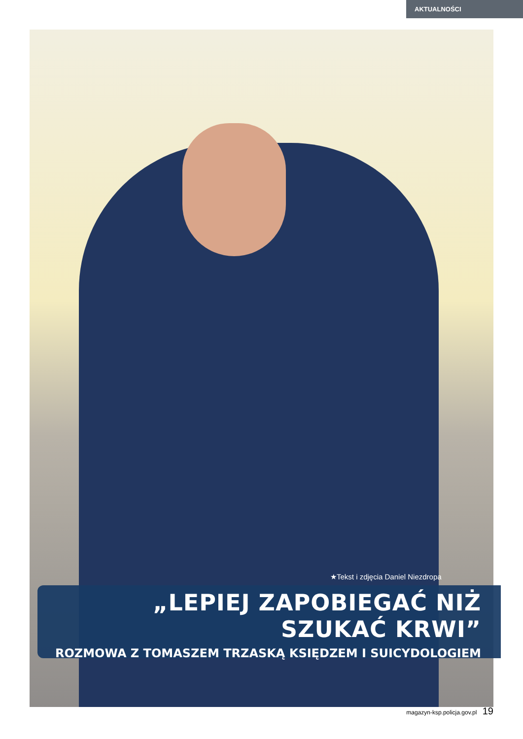AKTUALNOŚCI
★Tekst i zdjęcia Daniel Niezdropa
„LEPIEJ ZAPOBIEGAĆ NIŻ SZUKAĆ KRWI”
ROZMOWA Z TOMASZEM TRZASKĄ KSIĘDZEM I SUICYDOLOGIEM
magazyn-ksp.policja.gov.pl 19